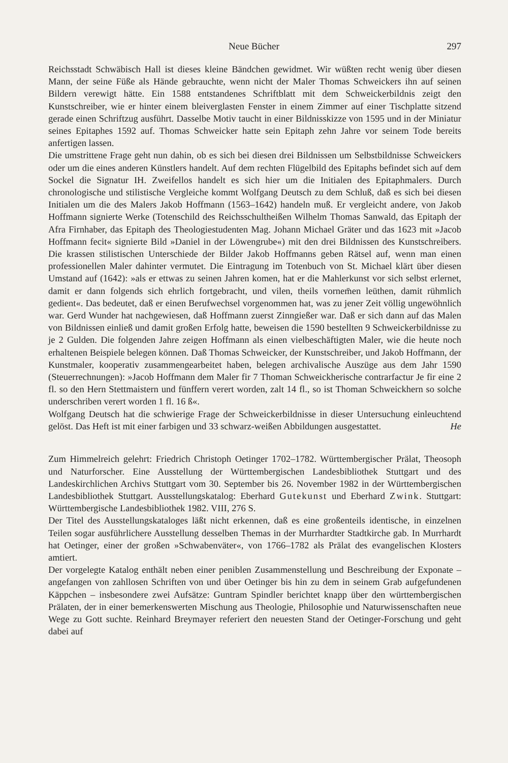Neue Bücher 297
Reichsstadt Schwäbisch Hall ist dieses kleine Bändchen gewidmet. Wir wüßten recht wenig über diesen Mann, der seine Füße als Hände gebrauchte, wenn nicht der Maler Thomas Schweickers ihn auf seinen Bildern verewigt hätte. Ein 1588 entstandenes Schriftblatt mit dem Schweickerbildnis zeigt den Kunstschreiber, wie er hinter einem bleiverglasten Fenster in einem Zimmer auf einer Tischplatte sitzend gerade einen Schriftzug ausführt. Dasselbe Motiv taucht in einer Bildnisskizze von 1595 und in der Miniatur seines Epitaphes 1592 auf. Thomas Schweicker hatte sein Epitaph zehn Jahre vor seinem Tode bereits anfertigen lassen.
Die umstrittene Frage geht nun dahin, ob es sich bei diesen drei Bildnissen um Selbstbildnisse Schweickers oder um die eines anderen Künstlers handelt. Auf dem rechten Flügelbild des Epitaphs befindet sich auf dem Sockel die Signatur IH. Zweifellos handelt es sich hier um die Initialen des Epitaphmalers. Durch chronologische und stilistische Vergleiche kommt Wolfgang Deutsch zu dem Schluß, daß es sich bei diesen Initialen um die des Malers Jakob Hoffmann (1563–1642) handeln muß. Er vergleicht andere, von Jakob Hoffmann signierte Werke (Totenschild des Reichsschultheißen Wilhelm Thomas Sanwald, das Epitaph der Afra Firnhaber, das Epitaph des Theologiestudenten Mag. Johann Michael Gräter und das 1623 mit »Jacob Hoffmann fecit« signierte Bild »Daniel in der Löwengrube«) mit den drei Bildnissen des Kunstschreibers. Die krassen stilistischen Unterschiede der Bilder Jakob Hoffmanns geben Rätsel auf, wenn man einen professionellen Maler dahinter vermutet. Die Eintragung im Totenbuch von St. Michael klärt über diesen Umstand auf (1642): »als er ettwas zu seinen Jahren komen, hat er die Mahlerkunst vor sich selbst erlernet, damit er dann folgends sich ehrlich fortgebracht, und vilen, theils vornem̄en leüthen, damit rühmlich gedient«. Das bedeutet, daß er einen Berufwechsel vorgenommen hat, was zu jener Zeit völlig ungewöhnlich war. Gerd Wunder hat nachgewiesen, daß Hoffmann zuerst Zinngießer war. Daß er sich dann auf das Malen von Bildnissen einließ und damit großen Erfolg hatte, beweisen die 1590 bestellten 9 Schweickerbildnisse zu je 2 Gulden. Die folgenden Jahre zeigen Hoffmann als einen vielbeschäftigten Maler, wie die heute noch erhaltenen Beispiele belegen können. Daß Thomas Schweicker, der Kunstschreiber, und Jakob Hoffmann, der Kunstmaler, kooperativ zusammengearbeitet haben, belegen archivalische Auszüge aus dem Jahr 1590 (Steuerrechnungen): »Jacob Hoffmann dem Maler fir 7 Thoman Schweickherische contrarfactur Je fir eine 2 fl. so den Hern Stettmaistern und fünffern verert worden, zalt 14 fl., so ist Thoman Schweickhern so solche underschriben verert worden 1 fl. 16 ß«.
Wolfgang Deutsch hat die schwierige Frage der Schweickerbildnisse in dieser Untersuchung einleuchtend gelöst. Das Heft ist mit einer farbigen und 33 schwarz-weißen Abbildungen ausgestattet.
He
Zum Himmelreich gelehrt: Friedrich Christoph Oetinger 1702–1782. Württembergischer Prälat, Theosoph und Naturforscher. Eine Ausstellung der Württembergischen Landesbibliothek Stuttgart und des Landeskirchlichen Archivs Stuttgart vom 30. September bis 26. November 1982 in der Württembergischen Landesbibliothek Stuttgart. Ausstellungskatalog: Eberhard Gutekunst und Eberhard Zwink. Stuttgart: Württembergische Landesbibliothek 1982. VIII, 276 S.
Der Titel des Ausstellungskataloges läßt nicht erkennen, daß es eine großenteils identische, in einzelnen Teilen sogar ausführlichere Ausstellung desselben Themas in der Murrhardter Stadtkirche gab. In Murrhardt hat Oetinger, einer der großen »Schwabenväter«, von 1766–1782 als Prälat des evangelischen Klosters amtiert.
Der vorgelegte Katalog enthält neben einer peniblen Zusammenstellung und Beschreibung der Exponate – angefangen von zahllosen Schriften von und über Oetinger bis hin zu dem in seinem Grab aufgefundenen Käppchen – insbesondere zwei Aufsätze: Guntram Spindler berichtet knapp über den württembergischen Prälaten, der in einer bemerkenswerten Mischung aus Theologie, Philosophie und Naturwissenschaften neue Wege zu Gott suchte. Reinhard Breymayer referiert den neuesten Stand der Oetinger-Forschung und geht dabei auf